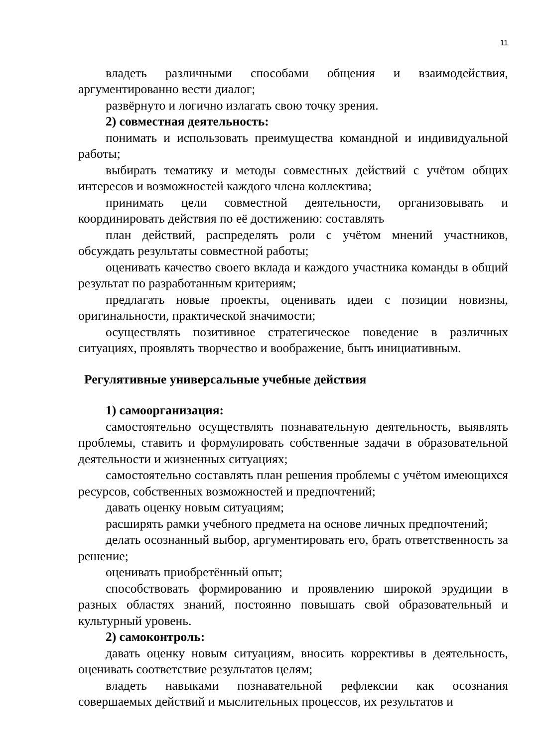11
владеть различными способами общения и взаимодействия, аргументированно вести диалог;
развёрнуто и логично излагать свою точку зрения.
2) совместная деятельность:
понимать и использовать преимущества командной и индивидуальной работы;
выбирать тематику и методы совместных действий с учётом общих интересов и возможностей каждого члена коллектива;
принимать цели совместной деятельности, организовывать и координировать действия по её достижению: составлять
план действий, распределять роли с учётом мнений участников, обсуждать результаты совместной работы;
оценивать качество своего вклада и каждого участника команды в общий результат по разработанным критериям;
предлагать новые проекты, оценивать идеи с позиции новизны, оригинальности, практической значимости;
осуществлять позитивное стратегическое поведение в различных ситуациях, проявлять творчество и воображение, быть инициативным.
Регулятивные универсальные учебные действия
1) самоорганизация:
самостоятельно осуществлять познавательную деятельность, выявлять проблемы, ставить и формулировать собственные задачи в образовательной деятельности и жизненных ситуациях;
самостоятельно составлять план решения проблемы с учётом имеющихся ресурсов, собственных возможностей и предпочтений;
давать оценку новым ситуациям;
расширять рамки учебного предмета на основе личных предпочтений;
делать осознанный выбор, аргументировать его, брать ответственность за решение;
оценивать приобретённый опыт;
способствовать формированию и проявлению широкой эрудиции в разных областях знаний, постоянно повышать свой образовательный и культурный уровень.
2) самоконтроль:
давать оценку новым ситуациям, вносить коррективы в деятельность, оценивать соответствие результатов целям;
владеть навыками познавательной рефлексии как осознания совершаемых действий и мыслительных процессов, их результатов и